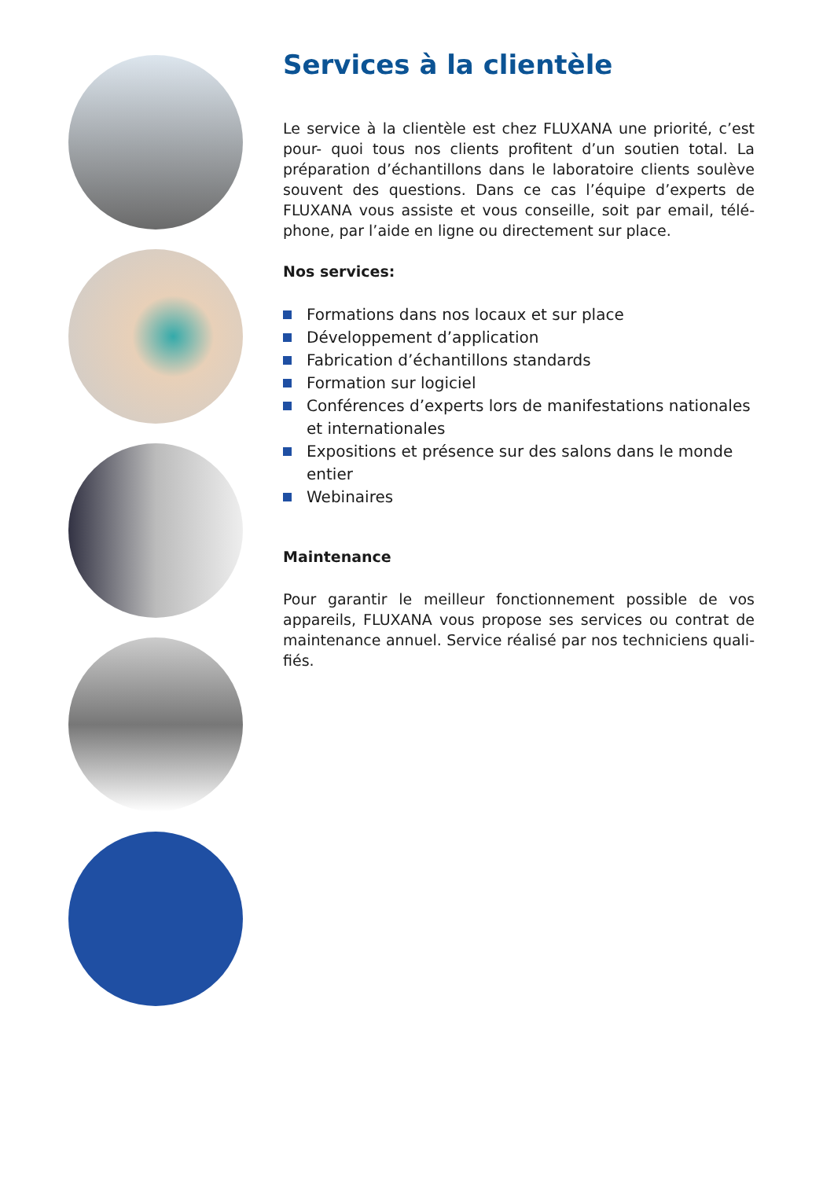Services à la clientèle
Le service à la clientèle est chez FLUXANA une priorité, c’est pour- quoi tous nos clients profitent d’un soutien total. La préparation d’échantillons dans le laboratoire clients soulève souvent des questions. Dans ce cas l’équipe d’experts de FLUXANA vous assiste et vous conseille, soit par email, télé-phone, par l’aide en ligne ou directement sur place.
Nos services:
Formations dans nos locaux et sur place
Développement d’application
Fabrication d’échantillons standards
Formation sur logiciel
Conférences d’experts lors de manifestations nationales et internationales
Expositions et présence sur des salons dans le monde entier
Webinaires
Maintenance
Pour garantir le meilleur fonctionnement possible de vos appareils, FLUXANA vous propose ses services ou contrat de maintenance annuel. Service réalisé par nos techniciens quali-fiés.